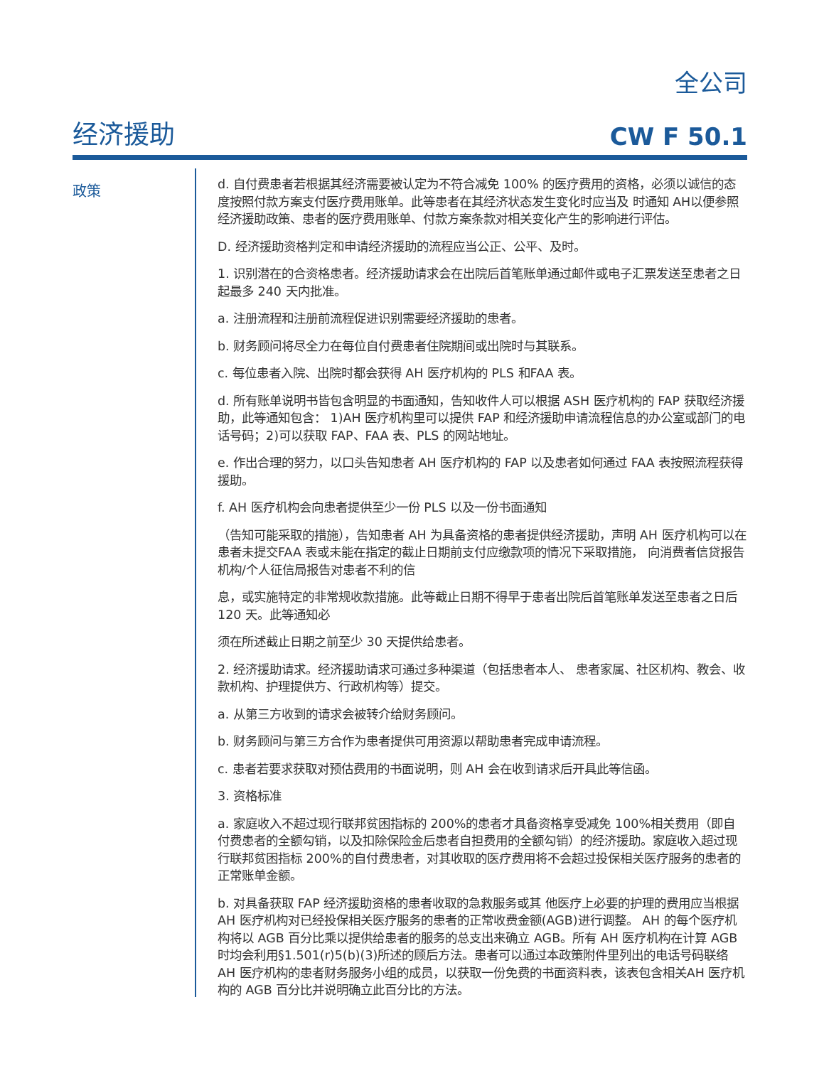全公司
经济援助
CW F 50.1
政策
d. 自付费患者若根据其经济需要被认定为不符合减免 100% 的医疗费用的资格，必须以诚信的态度按照付款方案支付医疗费用账单。此等患者在其经济状态发生变化时应当及 时通知 AH以便参照经济援助政策、患者的医疗费用账单、付款方案条款对相关变化产生的影响进行评估。
D. 经济援助资格判定和申请经济援助的流程应当公正、公平、及时。
1. 识别潜在的合资格患者。经济援助请求会在出院后首笔账单通过邮件或电子汇票发送至患者之日起最多 240 天内批准。
a. 注册流程和注册前流程促进识别需要经济援助的患者。
b. 财务顾问将尽全力在每位自付费患者住院期间或出院时与其联系。
c. 每位患者入院、出院时都会获得 AH 医疗机构的 PLS 和FAA 表。
d. 所有账单说明书皆包含明显的书面通知，告知收件人可以根据 ASH 医疗机构的 FAP 获取经济援助，此等通知包含： 1)AH 医疗机构里可以提供 FAP 和经济援助申请流程信息的办公室或部门的电话号码；2)可以获取 FAP、FAA 表、PLS 的网站地址。
e. 作出合理的努力，以口头告知患者 AH 医疗机构的 FAP 以及患者如何通过 FAA 表按照流程获得援助。
f. AH 医疗机构会向患者提供至少一份 PLS 以及一份书面通知
（告知可能采取的措施），告知患者 AH 为具备资格的患者提供经济援助，声明 AH 医疗机构可以在患者未提交FAA 表或未能在指定的截止日期前支付应缴款项的情况下采取措施， 向消费者信贷报告机构/个人征信局报告对患者不利的信
息，或实施特定的非常规收款措施。此等截止日期不得早于患者出院后首笔账单发送至患者之日后 120 天。此等通知必
须在所述截止日期之前至少 30 天提供给患者。
2. 经济援助请求。经济援助请求可通过多种渠道（包括患者本人、 患者家属、社区机构、教会、收款机构、护理提供方、行政机构等）提交。
a. 从第三方收到的请求会被转介给财务顾问。
b. 财务顾问与第三方合作为患者提供可用资源以帮助患者完成申请流程。
c. 患者若要求获取对预估费用的书面说明，则 AH 会在收到请求后开具此等信函。
3. 资格标准
a. 家庭收入不超过现行联邦贫困指标的 200%的患者才具备资格享受减免 100%相关费用（即自付费患者的全额勾销，以及扣除保险金后患者自担费用的全额勾销）的经济援助。家庭收入超过现行联邦贫困指标 200%的自付费患者，对其收取的医疗费用将不会超过投保相关医疗服务的患者的正常账单金额。
b. 对具备获取 FAP 经济援助资格的患者收取的急救服务或其 他医疗上必要的护理的费用应当根据 AH 医疗机构对已经投保相关医疗服务的患者的正常收费金额(AGB)进行调整。 AH 的每个医疗机构将以 AGB 百分比乘以提供给患者的服务的总支出来确立 AGB。所有 AH 医疗机构在计算 AGB时均会利用§1.501(r)5(b)(3)所述的顾后方法。患者可以通过本政策附件里列出的电话号码联络 AH 医疗机构的患者财务服务小组的成员，以获取一份免费的书面资料表，该表包含相关AH 医疗机构的 AGB 百分比并说明确立此百分比的方法。